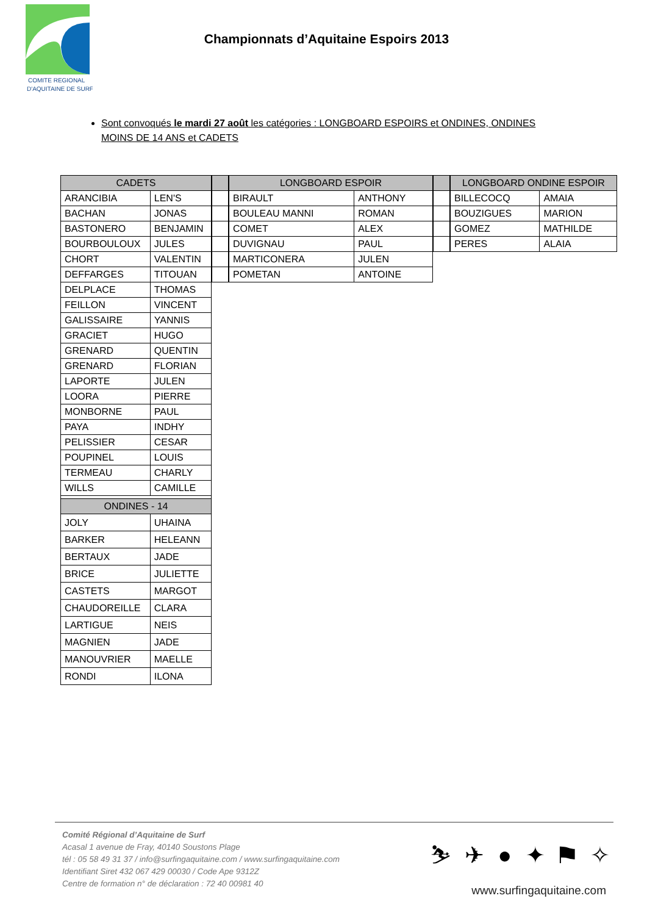COMITE REGIONAL
D'AQUITAINE DE SURF
Championnats d’Aquitaine Espoirs 2013
Sont convoqués le mardi 27 août les catégories : LONGBOARD ESPOIRS et ONDINES, ONDINES MOINS DE 14 ANS et CADETS
| CADETS | |
| --- | --- |
| ARANCIBIA | LEN'S |
| BACHAN | JONAS |
| BASTONERO | BENJAMIN |
| BOURBOULOUX | JULES |
| CHORT | VALENTIN |
| DEFFARGES | TITOUAN |
| DELPLACE | THOMAS |
| FEILLON | VINCENT |
| GALISSAIRE | YANNIS |
| GRACIET | HUGO |
| GRENARD | QUENTIN |
| GRENARD | FLORIAN |
| LAPORTE | JULEN |
| LOORA | PIERRE |
| MONBORNE | PAUL |
| PAYA | INDHY |
| PELISSIER | CESAR |
| POUPINEL | LOUIS |
| TERMEAU | CHARLY |
| WILLS | CAMILLE |
| ONDINES - 14 | |
| JOLY | UHAINA |
| BARKER | HELEANN |
| BERTAUX | JADE |
| BRICE | JULIETTE |
| CASTETS | MARGOT |
| CHAUDOREILLE | CLARA |
| LARTIGUE | NEIS |
| MAGNIEN | JADE |
| MANOUVRIER | MAELLE |
| RONDI | ILONA |
| LONGBOARD ESPOIR | |
| --- | --- |
| BIRAULT | ANTHONY |
| BOULEAU MANNI | ROMAN |
| COMET | ALEX |
| DUVIGNAU | PAUL |
| MARTICONERA | JULEN |
| POMETAN | ANTOINE |
| LONGBOARD ONDINE ESPOIR | |
| --- | --- |
| BILLECOCQ | AMAIA |
| BOUZIGUES | MARION |
| GOMEZ | MATHILDE |
| PERES | ALAIA |
Comité Régional d’Aquitaine de Surf
Acasal 1 avenue de Fray, 40140 Soustons Plage
tél : 05 58 49 31 37 / info@surfingaquitaine.com / www.surfingaquitaine.com
Identifiant Siret 432 067 429 00030 / Code Ape 9312Z
Centre de formation n° de déclaration : 72 40 00981 40
⛷ ✈ ● ✦ ⚑ ✧
www.surfingaquitaine.com